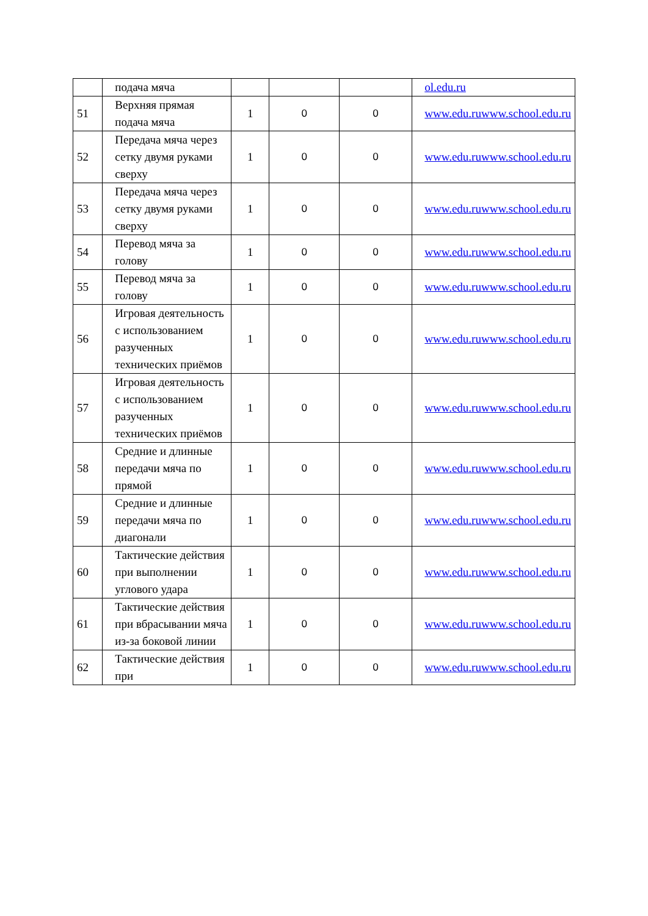| | подача мяча | | | | ol.edu.ru |
| 51 | Верхняя прямая подача мяча | 1 | 0 | 0 | www.edu.ruwww.school.edu.ru |
| 52 | Передача мяча через сетку двумя руками сверху | 1 | 0 | 0 | www.edu.ruwww.school.edu.ru |
| 53 | Передача мяча через сетку двумя руками сверху | 1 | 0 | 0 | www.edu.ruwww.school.edu.ru |
| 54 | Перевод мяча за голову | 1 | 0 | 0 | www.edu.ruwww.school.edu.ru |
| 55 | Перевод мяча за голову | 1 | 0 | 0 | www.edu.ruwww.school.edu.ru |
| 56 | Игровая деятельность с использованием разученных технических приёмов | 1 | 0 | 0 | www.edu.ruwww.school.edu.ru |
| 57 | Игровая деятельность с использованием разученных технических приёмов | 1 | 0 | 0 | www.edu.ruwww.school.edu.ru |
| 58 | Средние и длинные передачи мяча по прямой | 1 | 0 | 0 | www.edu.ruwww.school.edu.ru |
| 59 | Средние и длинные передачи мяча по диагонали | 1 | 0 | 0 | www.edu.ruwww.school.edu.ru |
| 60 | Тактические действия при выполнении углового удара | 1 | 0 | 0 | www.edu.ruwww.school.edu.ru |
| 61 | Тактические действия при вбрасывании мяча из-за боковой линии | 1 | 0 | 0 | www.edu.ruwww.school.edu.ru |
| 62 | Тактические действия при | 1 | 0 | 0 | www.edu.ruwww.school.edu.ru |